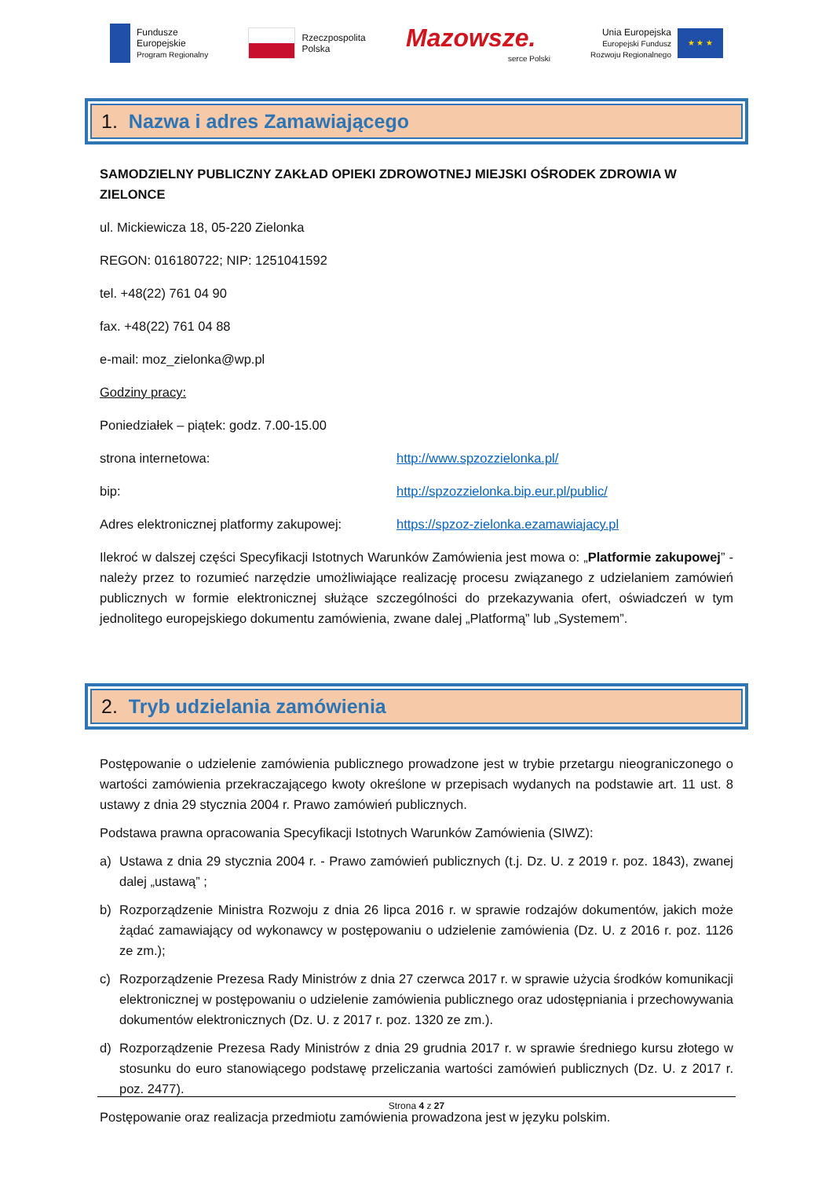Fundusze
Europejskie
Program Regionalny
Rzeczpospolita
Polska
Mazowsze.
serce Polski
Unia Europejska
Europejski Fundusz
Rozwoju Regionalnego
★ ★ ★
1. Nazwa i adres Zamawiającego
SAMODZIELNY PUBLICZNY ZAKŁAD OPIEKI ZDROWOTNEJ MIEJSKI OŚRODEK ZDROWIA W ZIELONCE
ul. Mickiewicza 18, 05-220 Zielonka
REGON: 016180722; NIP: 1251041592
tel. +48(22) 761 04 90
fax. +48(22) 761 04 88
e-mail: moz_zielonka@wp.pl
Godziny pracy:
Poniedziałek – piątek: godz. 7.00-15.00
strona internetowa: http://www.spzozzielonka.pl/
bip: http://spzozzielonka.bip.eur.pl/public/
Adres elektronicznej platformy zakupowej: https://spzoz-zielonka.ezamawiajacy.pl
Ilekroć w dalszej części Specyfikacji Istotnych Warunków Zamówienia jest mowa o: „Platformie zakupowej” - należy przez to rozumieć narzędzie umożliwiające realizację procesu związanego z udzielaniem zamówień publicznych w formie elektronicznej służące szczególności do przekazywania ofert, oświadczeń w tym jednolitego europejskiego dokumentu zamówienia, zwane dalej „Platformą” lub „Systemem”.
2. Tryb udzielania zamówienia
Postępowanie o udzielenie zamówienia publicznego prowadzone jest w trybie przetargu nieograniczonego o wartości zamówienia przekraczającego kwoty określone w przepisach wydanych na podstawie art. 11 ust. 8 ustawy z dnia 29 stycznia 2004 r. Prawo zamówień publicznych.
Podstawa prawna opracowania Specyfikacji Istotnych Warunków Zamówienia (SIWZ):
a) Ustawa z dnia 29 stycznia 2004 r. - Prawo zamówień publicznych (t.j. Dz. U. z 2019 r. poz. 1843), zwanej dalej „ustawą” ;
b) Rozporządzenie Ministra Rozwoju z dnia 26 lipca 2016 r. w sprawie rodzajów dokumentów, jakich może żądać zamawiający od wykonawcy w postępowaniu o udzielenie zamówienia (Dz. U. z 2016 r. poz. 1126 ze zm.);
c) Rozporządzenie Prezesa Rady Ministrów z dnia 27 czerwca 2017 r. w sprawie użycia środków komunikacji elektronicznej w postępowaniu o udzielenie zamówienia publicznego oraz udostępniania i przechowywania dokumentów elektronicznych (Dz. U. z 2017 r. poz. 1320 ze zm.).
d) Rozporządzenie Prezesa Rady Ministrów z dnia 29 grudnia 2017 r. w sprawie średniego kursu złotego w stosunku do euro stanowiącego podstawę przeliczania wartości zamówień publicznych (Dz. U. z 2017 r. poz. 2477).
Postępowanie oraz realizacja przedmiotu zamówienia prowadzona jest w języku polskim.
Strona 4 z 27